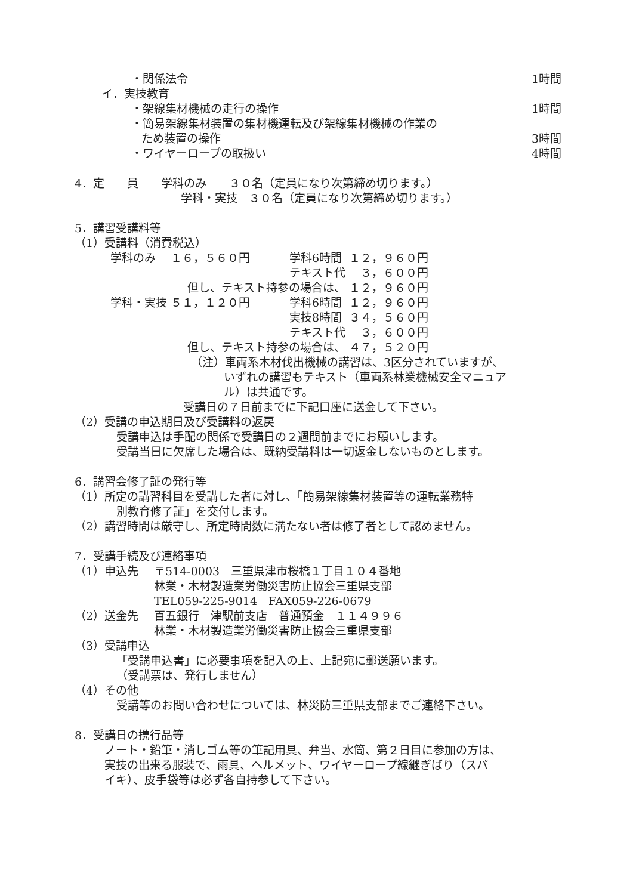・関係法令 1時間
イ．実技教育
・架線集材機械の走行の操作 1時間
・簡易架線集材装置の集材機運転及び架線集材機械の作業の
ため装置の操作 3時間
・ワイヤーロープの取扱い 4時間
4．定　　員　　学科のみ　　３０名（定員になり次第締め切ります。）
学科・実技　３０名（定員になり次第締め切ります。）
5．講習受講料等
（1）受講料（消費税込）
| 学科のみ | １６，５６０円 | 学科6時間 | １２，９６０円 |
| | | テキスト代 | ３，６００円 |
| 但し、テキスト持参の場合は、 | | | １２，９６０円 |
| 学科・実技 | ５１，１２０円 | 学科6時間 | １２，９６０円 |
| | | 実技8時間 | ３４，５６０円 |
| | | テキスト代 | ３，６００円 |
| 但し、テキスト持参の場合は、 | | | ４７，５２０円 |
（注）車両系木材伐出機械の講習は、3区分されていますが、
いずれの講習もテキスト（車両系林業機械安全マニュア
ル）は共通です。
受講日の７日前までに下記口座に送金して下さい。
（2）受講の申込期日及び受講料の返戻
受講申込は手配の関係で受講日の２週間前までにお願いします。
受講当日に欠席した場合は、既納受講料は一切返金しないものとします。
6．講習会修了証の発行等
（1）所定の講習科目を受講した者に対し、「簡易架線集材装置等の運転業務特
別教育修了証」を交付します。
（2）講習時間は厳守し、所定時間数に満たない者は修了者として認めません。
7．受講手続及び連絡事項
| （1）申込先 | 〒514-0003 三重県津市桜橋１丁目１０４番地 |
| | 林業・木材製造業労働災害防止協会三重県支部 |
| | TEL059-225-9014 FAX059-226-0679 |
| （2）送金先 | 百五銀行 津駅前支店 普通預金 １１４９９６ |
| | 林業・木材製造業労働災害防止協会三重県支部 |
（3）受講申込
「受講申込書」に必要事項を記入の上、上記宛に郵送願います。
（受講票は、発行しません）
（4）その他
受講等のお問い合わせについては、林災防三重県支部までご連絡下さい。
8．受講日の携行品等
ノート・鉛筆・消しゴム等の筆記用具、弁当、水筒、第２日目に参加の方は、
実技の出来る服装で、雨具、ヘルメット、ワイヤーロープ線継ぎばり（スパ
イキ）、皮手袋等は必ず各自持参して下さい。